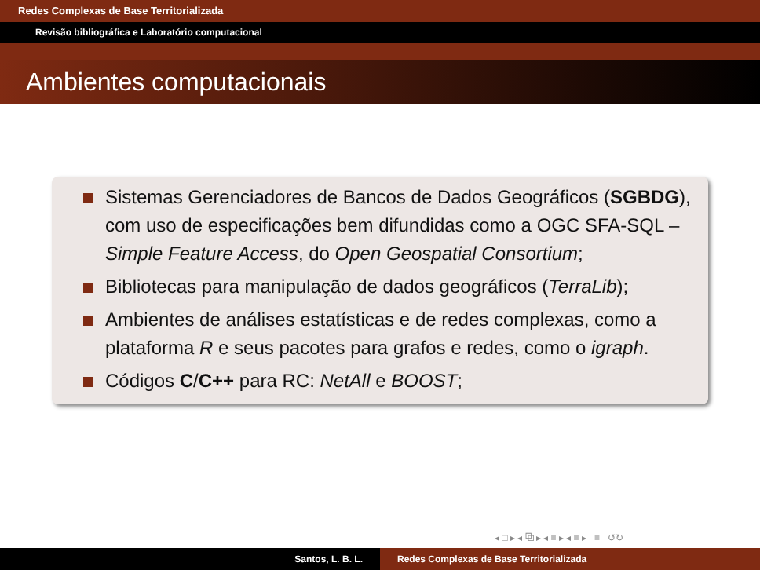Redes Complexas de Base Territorializada
Revisão bibliográfica e Laboratório computacional
Ambientes computacionais
Sistemas Gerenciadores de Bancos de Dados Geográficos (SGBDG), com uso de especificações bem difundidas como a OGC SFA-SQL – Simple Feature Access, do Open Geospatial Consortium;
Bibliotecas para manipulação de dados geográficos (TerraLib);
Ambientes de análises estatísticas e de redes complexas, como a plataforma R e seus pacotes para grafos e redes, como o igraph.
Códigos C/C++ para RC: NetAll e BOOST;
◂ □ ▸ ◂ ⧉ ▸ ◂ ≡ ▸ ◂ ≡ ▸ ≡ ↺↻
Santos, L. B. L. Redes Complexas de Base Territorializada